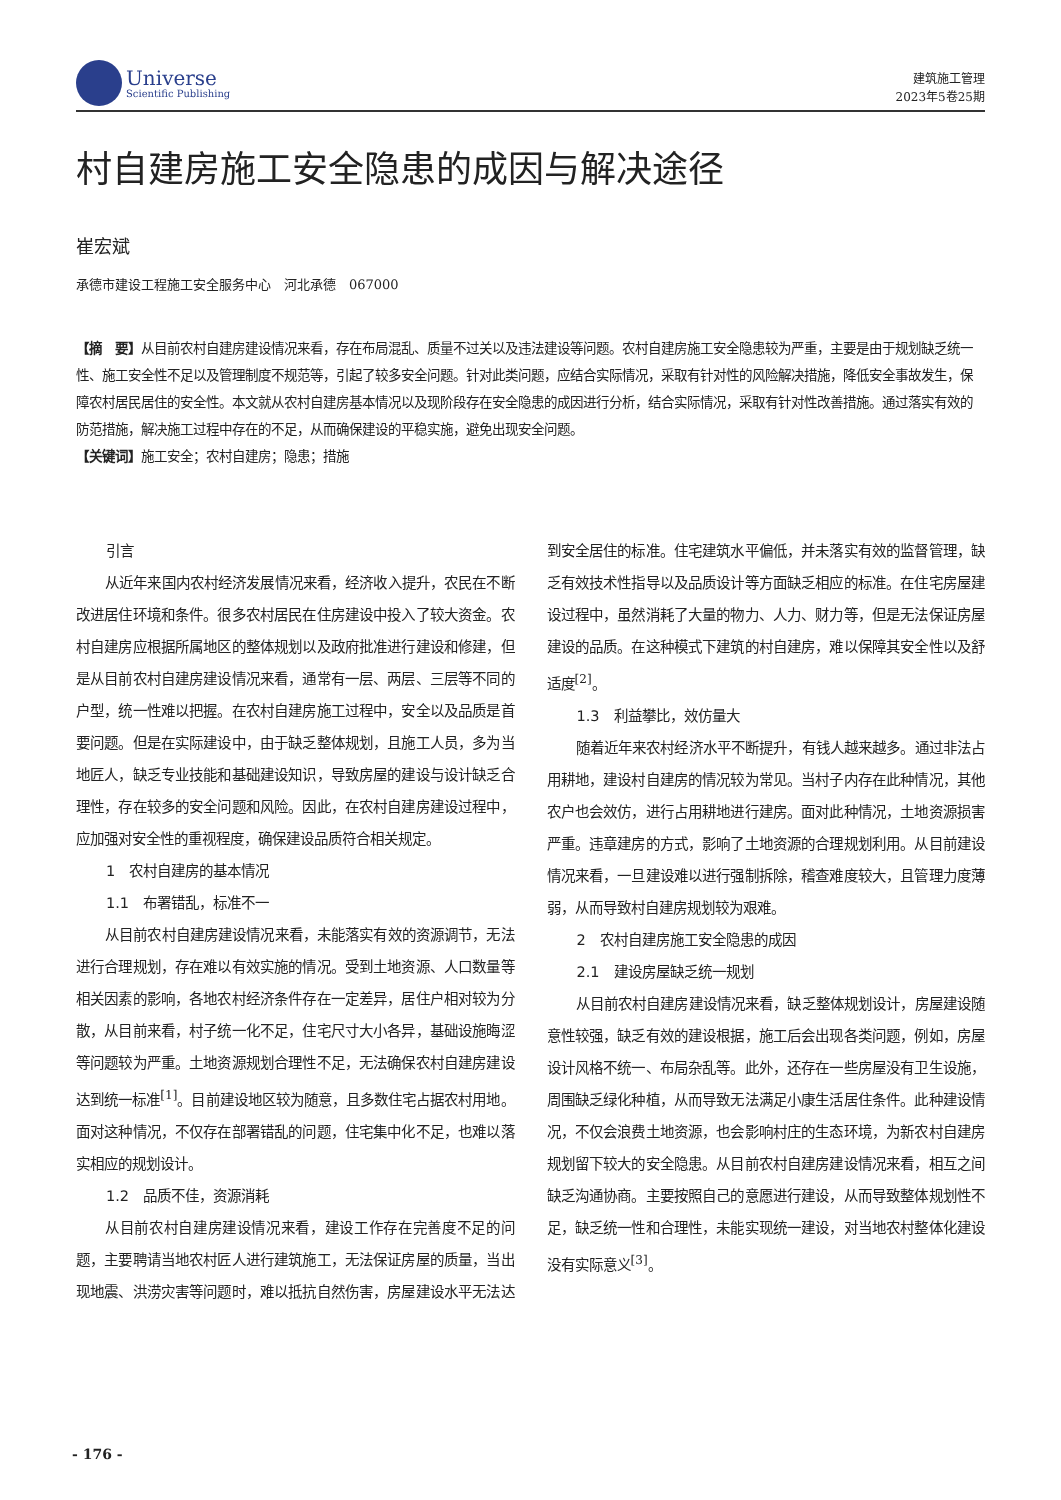Universe
Scientific Publishing
建筑施工管理
2023年5卷25期
村自建房施工安全隐患的成因与解决途径
崔宏斌
承德市建设工程施工安全服务中心　河北承德　067000
【摘　要】从目前农村自建房建设情况来看，存在布局混乱、质量不过关以及违法建设等问题。农村自建房施工安全隐患较为严重，主要是由于规划缺乏统一性、施工安全性不足以及管理制度不规范等，引起了较多安全问题。针对此类问题，应结合实际情况，采取有针对性的风险解决措施，降低安全事故发生，保障农村居民居住的安全性。本文就从农村自建房基本情况以及现阶段存在安全隐患的成因进行分析，结合实际情况，采取有针对性改善措施。通过落实有效的防范措施，解决施工过程中存在的不足，从而确保建设的平稳实施，避免出现安全问题。
【关键词】施工安全；农村自建房；隐患；措施
引言
从近年来国内农村经济发展情况来看，经济收入提升，农民在不断改进居住环境和条件。很多农村居民在住房建设中投入了较大资金。农村自建房应根据所属地区的整体规划以及政府批准进行建设和修建，但是从目前农村自建房建设情况来看，通常有一层、两层、三层等不同的户型，统一性难以把握。在农村自建房施工过程中，安全以及品质是首要问题。但是在实际建设中，由于缺乏整体规划，且施工人员，多为当地匠人，缺乏专业技能和基础建设知识，导致房屋的建设与设计缺乏合理性，存在较多的安全问题和风险。因此，在农村自建房建设过程中，应加强对安全性的重视程度，确保建设品质符合相关规定。
1　农村自建房的基本情况
1.1　布署错乱，标准不一
从目前农村自建房建设情况来看，未能落实有效的资源调节，无法进行合理规划，存在难以有效实施的情况。受到土地资源、人口数量等相关因素的影响，各地农村经济条件存在一定差异，居住户相对较为分散，从目前来看，村子统一化不足，住宅尺寸大小各异，基础设施晦涩等问题较为严重。土地资源规划合理性不足，无法确保农村自建房建设达到统一标准<sup>[1]</sup>。目前建设地区较为随意，且多数住宅占据农村用地。面对这种情况，不仅存在部署错乱的问题，住宅集中化不足，也难以落实相应的规划设计。
1.2　品质不佳，资源消耗
从目前农村自建房建设情况来看，建设工作存在完善度不足的问题，主要聘请当地农村匠人进行建筑施工，无法保证房屋的质量，当出现地震、洪涝灾害等问题时，难以抵抗自然伤害，房屋建设水平无法达到安全居住的标准。住宅建筑水平偏低，并未落实有效的监督管理，缺乏有效技术性指导以及品质设计等方面缺乏相应的标准。在住宅房屋建设过程中，虽然消耗了大量的物力、人力、财力等，但是无法保证房屋建设的品质。在这种模式下建筑的村自建房，难以保障其安全性以及舒适度<sup>[2]</sup>。
1.3　利益攀比，效仿量大
随着近年来农村经济水平不断提升，有钱人越来越多。通过非法占用耕地，建设村自建房的情况较为常见。当村子内存在此种情况，其他农户也会效仿，进行占用耕地进行建房。面对此种情况，土地资源损害严重。违章建房的方式，影响了土地资源的合理规划利用。从目前建设情况来看，一旦建设难以进行强制拆除，稽查难度较大，且管理力度薄弱，从而导致村自建房规划较为艰难。
2　农村自建房施工安全隐患的成因
2.1　建设房屋缺乏统一规划
从目前农村自建房建设情况来看，缺乏整体规划设计，房屋建设随意性较强，缺乏有效的建设根据，施工后会出现各类问题，例如，房屋设计风格不统一、布局杂乱等。此外，还存在一些房屋没有卫生设施，周围缺乏绿化种植，从而导致无法满足小康生活居住条件。此种建设情况，不仅会浪费土地资源，也会影响村庄的生态环境，为新农村自建房规划留下较大的安全隐患。从目前农村自建房建设情况来看，相互之间缺乏沟通协商。主要按照自己的意愿进行建设，从而导致整体规划性不足，缺乏统一性和合理性，未能实现统一建设，对当地农村整体化建设没有实际意义<sup>[3]</sup>。
- 176 -